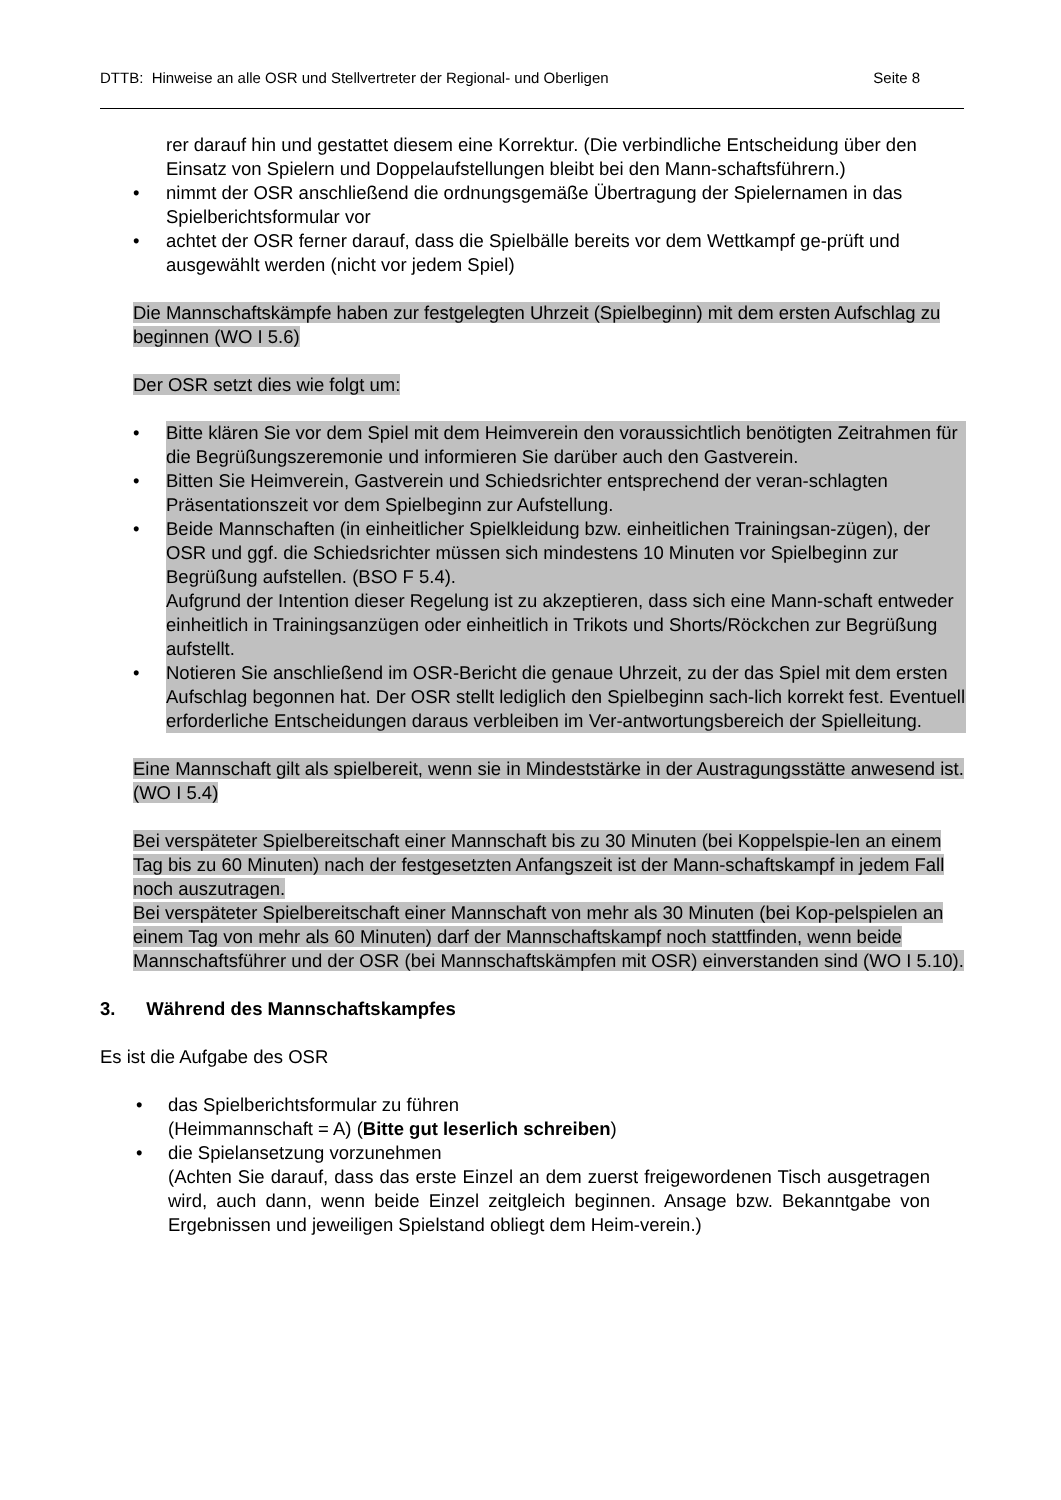DTTB: Hinweise an alle OSR und Stellvertreter der Regional- und Oberligen Seite 8
rer darauf hin und gestattet diesem eine Korrektur. (Die verbindliche Entscheidung über den Einsatz von Spielern und Doppelaufstellungen bleibt bei den Mann-schaftsführern.)
• nimmt der OSR anschließend die ordnungsgemäße Übertragung der Spielernamen in das Spielberichtsformular vor
• achtet der OSR ferner darauf, dass die Spielbälle bereits vor dem Wettkampf ge-prüft und ausgewählt werden (nicht vor jedem Spiel)
Die Mannschaftskämpfe haben zur festgelegten Uhrzeit (Spielbeginn) mit dem ersten Aufschlag zu beginnen (WO I 5.6)
Der OSR setzt dies wie folgt um:
• Bitte klären Sie vor dem Spiel mit dem Heimverein den voraussichtlich benötigten Zeitrahmen für die Begrüßungszeremonie und informieren Sie darüber auch den Gastverein.
• Bitten Sie Heimverein, Gastverein und Schiedsrichter entsprechend der veran-schlagten Präsentationszeit vor dem Spielbeginn zur Aufstellung.
• Beide Mannschaften (in einheitlicher Spielkleidung bzw. einheitlichen Trainingsan-zügen), der OSR und ggf. die Schiedsrichter müssen sich mindestens 10 Minuten vor Spielbeginn zur Begrüßung aufstellen. (BSO F 5.4).
Aufgrund der Intention dieser Regelung ist zu akzeptieren, dass sich eine Mann-schaft entweder einheitlich in Trainingsanzügen oder einheitlich in Trikots und Shorts/Röckchen zur Begrüßung aufstellt.
• Notieren Sie anschließend im OSR-Bericht die genaue Uhrzeit, zu der das Spiel mit dem ersten Aufschlag begonnen hat. Der OSR stellt lediglich den Spielbeginn sach-lich korrekt fest. Eventuell erforderliche Entscheidungen daraus verbleiben im Ver-antwortungsbereich der Spielleitung.
Eine Mannschaft gilt als spielbereit, wenn sie in Mindeststärke in der Austragungsstätte anwesend ist. (WO I 5.4)
Bei verspäteter Spielbereitschaft einer Mannschaft bis zu 30 Minuten (bei Koppelspie-len an einem Tag bis zu 60 Minuten) nach der festgesetzten Anfangszeit ist der Mann-schaftskampf in jedem Fall noch auszutragen.
Bei verspäteter Spielbereitschaft einer Mannschaft von mehr als 30 Minuten (bei Kop-pelspielen an einem Tag von mehr als 60 Minuten) darf der Mannschaftskampf noch stattfinden, wenn beide Mannschaftsführer und der OSR (bei Mannschaftskämpfen mit OSR) einverstanden sind (WO I 5.10).
3. Während des Mannschaftskampfes
Es ist die Aufgabe des OSR
• das Spielberichtsformular zu führen
(Heimmannschaft = A) (Bitte gut leserlich schreiben)
• die Spielansetzung vorzunehmen
(Achten Sie darauf, dass das erste Einzel an dem zuerst freigewordenen Tisch ausgetragen wird, auch dann, wenn beide Einzel zeitgleich beginnen. Ansage bzw. Bekanntgabe von Ergebnissen und jeweiligen Spielstand obliegt dem Heim-verein.)